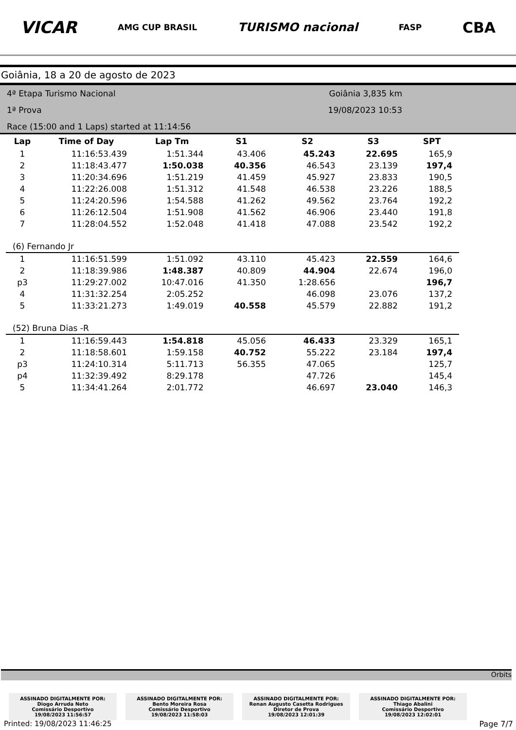VICAR AMG CUP BRASIL TURISMO nacional FASP CBA
Goiânia, 18 a 20 de agosto de 2023
4ª Etapa Turismo Nacional
1ª Prova
Race (15:00 and 1 Laps) started at 11:14:56
Goiânia 3,835 km
19/08/2023 10:53
| Lap | Time of Day | Lap Tm | S1 | S2 | S3 | SPT |
| --- | --- | --- | --- | --- | --- | --- |
| 1 | 11:16:53.439 | 1:51.344 | 43.406 | 45.243 | 22.695 | 165,9 |
| 2 | 11:18:43.477 | 1:50.038 | 40.356 | 46.543 | 23.139 | 197,4 |
| 3 | 11:20:34.696 | 1:51.219 | 41.459 | 45.927 | 23.833 | 190,5 |
| 4 | 11:22:26.008 | 1:51.312 | 41.548 | 46.538 | 23.226 | 188,5 |
| 5 | 11:24:20.596 | 1:54.588 | 41.262 | 49.562 | 23.764 | 192,2 |
| 6 | 11:26:12.504 | 1:51.908 | 41.562 | 46.906 | 23.440 | 191,8 |
| 7 | 11:28:04.552 | 1:52.048 | 41.418 | 47.088 | 23.542 | 192,2 |
| (6) Fernando Jr | | | | | | |
| 1 | 11:16:51.599 | 1:51.092 | 43.110 | 45.423 | 22.559 | 164,6 |
| 2 | 11:18:39.986 | 1:48.387 | 40.809 | 44.904 | 22.674 | 196,0 |
| p3 | 11:29:27.002 | 10:47.016 | 41.350 | 1:28.656 | | 196,7 |
| 4 | 11:31:32.254 | 2:05.252 | | 46.098 | 23.076 | 137,2 |
| 5 | 11:33:21.273 | 1:49.019 | 40.558 | 45.579 | 22.882 | 191,2 |
| (52) Bruna Dias -R | | | | | | |
| 1 | 11:16:59.443 | 1:54.818 | 45.056 | 46.433 | 23.329 | 165,1 |
| 2 | 11:18:58.601 | 1:59.158 | 40.752 | 55.222 | 23.184 | 197,4 |
| p3 | 11:24:10.314 | 5:11.713 | 56.355 | 47.065 | | 125,7 |
| p4 | 11:32:39.492 | 8:29.178 | | 47.726 | | 145,4 |
| 5 | 11:34:41.264 | 2:01.772 | | 46.697 | 23.040 | 146,3 |
Orbits
ASSINADO DIGITALMENTE POR:
Diogo Arruda Neto
Comissário Desportivo
19/08/2023 11:56:57
ASSINADO DIGITALMENTE POR:
Bento Moreira Rosa
Comissário Desportivo
19/08/2023 11:58:03
ASSINADO DIGITALMENTE POR:
Renan Augusto Casetta Rodrigues
Diretor de Prova
19/08/2023 12:01:39
ASSINADO DIGITALMENTE POR:
Thiago Abalini
Comissário Desportivo
19/08/2023 12:02:01
Printed: 19/08/2023 11:46:25 Page 7/7